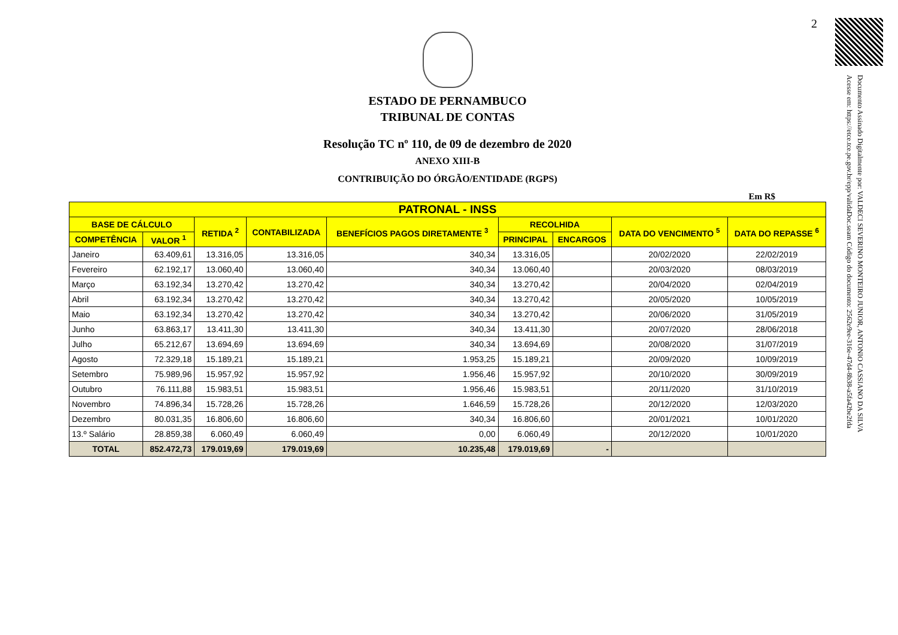2
Documento Assinado Digitalmente por: VALDECI SEVERINO MONTEIRO JUNIOR, ANTONIO CASSIANO DA SILVA
Acesse em: https://etce.tce.pe.gov.br/epp/validaDoc.seam Código do documento: 2562e9ee-316e-47d4-8b38-a5fa42be2fda
ESTADO DE PERNAMBUCO
TRIBUNAL DE CONTAS
Resolução TC nº 110, de 09 de dezembro de 2020
ANEXO XIII-B
CONTRIBUIÇÃO DO ÓRGÃO/ENTIDADE (RGPS)
Em R$
| PATRONAL - INSS | | | | | | | | |
| --- | --- | --- | --- | --- | --- | --- | --- | --- |
| BASE DE CÁLCULO | | RETIDA <sup>2</sup> | CONTABILIZADA | BENEFÍCIOS PAGOS DIRETAMENTE <sup>3</sup> | RECOLHIDA | | DATA DO VENCIMENTO <sup>5</sup> | DATA DO REPASSE <sup>6</sup> |
| COMPETÊNCIA | VALOR <sup>1</sup> | | | | PRINCIPAL | ENCARGOS | | |
| Janeiro | 63.409,61 | 13.316,05 | 13.316,05 | 340,34 | 13.316,05 | | 20/02/2020 | 22/02/2019 |
| Fevereiro | 62.192,17 | 13.060,40 | 13.060,40 | 340,34 | 13.060,40 | | 20/03/2020 | 08/03/2019 |
| Março | 63.192,34 | 13.270,42 | 13.270,42 | 340,34 | 13.270,42 | | 20/04/2020 | 02/04/2019 |
| Abril | 63.192,34 | 13.270,42 | 13.270,42 | 340,34 | 13.270,42 | | 20/05/2020 | 10/05/2019 |
| Maio | 63.192,34 | 13.270,42 | 13.270,42 | 340,34 | 13.270,42 | | 20/06/2020 | 31/05/2019 |
| Junho | 63.863,17 | 13.411,30 | 13.411,30 | 340,34 | 13.411,30 | | 20/07/2020 | 28/06/2018 |
| Julho | 65.212,67 | 13.694,69 | 13.694,69 | 340,34 | 13.694,69 | | 20/08/2020 | 31/07/2019 |
| Agosto | 72.329,18 | 15.189,21 | 15.189,21 | 1.953,25 | 15.189,21 | | 20/09/2020 | 10/09/2019 |
| Setembro | 75.989,96 | 15.957,92 | 15.957,92 | 1.956,46 | 15.957,92 | | 20/10/2020 | 30/09/2019 |
| Outubro | 76.111,88 | 15.983,51 | 15.983,51 | 1.956,46 | 15.983,51 | | 20/11/2020 | 31/10/2019 |
| Novembro | 74.896,34 | 15.728,26 | 15.728,26 | 1.646,59 | 15.728,26 | | 20/12/2020 | 12/03/2020 |
| Dezembro | 80.031,35 | 16.806,60 | 16.806,60 | 340,34 | 16.806,60 | | 20/01/2021 | 10/01/2020 |
| 13.º Salário | 28.859,38 | 6.060,49 | 6.060,49 | 0,00 | 6.060,49 | | 20/12/2020 | 10/01/2020 |
| TOTAL | 852.472,73 | 179.019,69 | 179.019,69 | 10.235,48 | 179.019,69 | - | | |